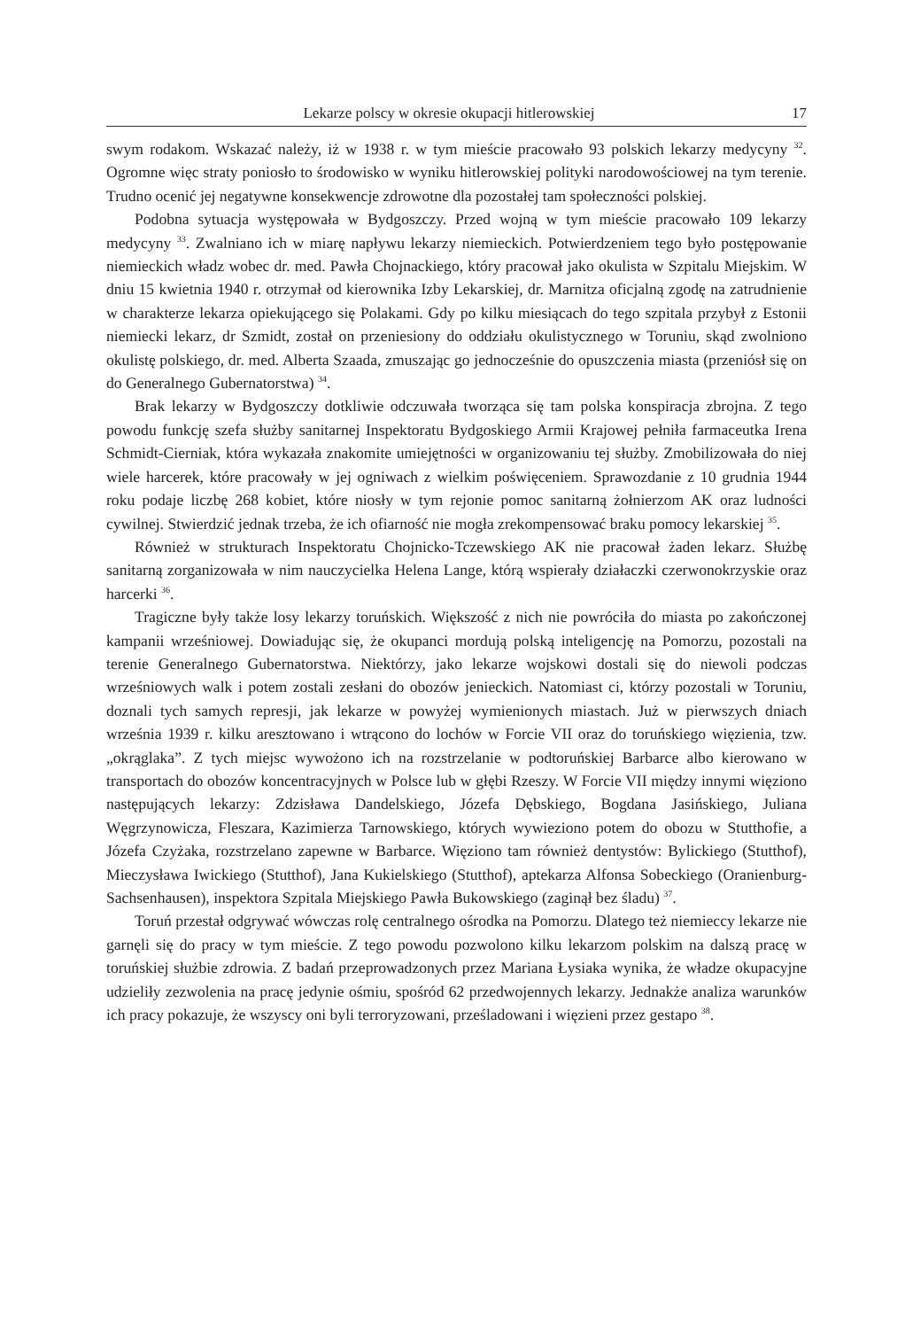Lekarze polscy w okresie okupacji hitlerowskiej 17
swym rodakom. Wskazać należy, iż w 1938 r. w tym mieście pracowało 93 polskich lekarzy medycyny <sup>32</sup>. Ogromne więc straty poniosło to środowisko w wyniku hitlerowskiej polityki narodowościowej na tym terenie. Trudno ocenić jej negatywne konsekwencje zdrowotne dla pozostałej tam społeczności polskiej.
Podobna sytuacja występowała w Bydgoszczy. Przed wojną w tym mieście pracowało 109 lekarzy medycyny <sup>33</sup>. Zwalniano ich w miarę napływu lekarzy niemieckich. Potwierdzeniem tego było postępowanie niemieckich władz wobec dr. med. Pawła Chojnackiego, który pracował jako okulista w Szpitalu Miejskim. W dniu 15 kwietnia 1940 r. otrzymał od kierownika Izby Lekarskiej, dr. Marnitza oficjalną zgodę na zatrudnienie w charakterze lekarza opiekującego się Polakami. Gdy po kilku miesiącach do tego szpitala przybył z Estonii niemiecki lekarz, dr Szmidt, został on przeniesiony do oddziału okulistycznego w Toruniu, skąd zwolniono okulistę polskiego, dr. med. Alberta Szaada, zmuszając go jednocześnie do opuszczenia miasta (przeniósł się on do Generalnego Gubernatorstwa) <sup>34</sup>.
Brak lekarzy w Bydgoszczy dotkliwie odczuwała tworząca się tam polska konspiracja zbrojna. Z tego powodu funkcję szefa służby sanitarnej Inspektoratu Bydgoskiego Armii Krajowej pełniła farmaceutka Irena Schmidt-Cierniak, która wykazała znakomite umiejętności w organizowaniu tej służby. Zmobilizowała do niej wiele harcerek, które pracowały w jej ogniwach z wielkim poświęceniem. Sprawozdanie z 10 grudnia 1944 roku podaje liczbę 268 kobiet, które niosły w tym rejonie pomoc sanitarną żołnierzom AK oraz ludności cywilnej. Stwierdzić jednak trzeba, że ich ofiarność nie mogła zrekompensować braku pomocy lekarskiej <sup>35</sup>.
Również w strukturach Inspektoratu Chojnicko-Tczewskiego AK nie pracował żaden lekarz. Służbę sanitarną zorganizowała w nim nauczycielka Helena Lange, którą wspierały działaczki czerwonokrzyskie oraz harcerki <sup>36</sup>.
Tragiczne były także losy lekarzy toruńskich. Większość z nich nie powróciła do miasta po zakończonej kampanii wrześniowej. Dowiadując się, że okupanci mordują polską inteligencję na Pomorzu, pozostali na terenie Generalnego Gubernatorstwa. Niektórzy, jako lekarze wojskowi dostali się do niewoli podczas wrześniowych walk i potem zostali zesłani do obozów jenieckich. Natomiast ci, którzy pozostali w Toruniu, doznali tych samych represji, jak lekarze w powyżej wymienionych miastach. Już w pierwszych dniach września 1939 r. kilku aresztowano i wtrącono do lochów w Forcie VII oraz do toruńskiego więzienia, tzw. „okrąglaka”. Z tych miejsc wywożono ich na rozstrzelanie w podtoruńskiej Barbarce albo kierowano w transportach do obozów koncentracyjnych w Polsce lub w głębi Rzeszy. W Forcie VII między innymi więziono następujących lekarzy: Zdzisława Dandelskiego, Józefa Dębskiego, Bogdana Jasińskiego, Juliana Węgrzynowicza, Fleszara, Kazimierza Tarnowskiego, których wywieziono potem do obozu w Stutthofie, a Józefa Czyżaka, rozstrzelano zapewne w Barbarce. Więziono tam również dentystów: Bylickiego (Stutthof), Mieczysława Iwickiego (Stutthof), Jana Kukielskiego (Stutthof), aptekarza Alfonsa Sobeckiego (Oranienburg-Sachsenhausen), inspektora Szpitala Miejskiego Pawła Bukowskiego (zaginął bez śladu) <sup>37</sup>.
Toruń przestał odgrywać wówczas rolę centralnego ośrodka na Pomorzu. Dlatego też niemieccy lekarze nie garnęli się do pracy w tym mieście. Z tego powodu pozwolono kilku lekarzom polskim na dalszą pracę w toruńskiej służbie zdrowia. Z badań przeprowadzonych przez Mariana Łysiaka wynika, że władze okupacyjne udzieliły zezwolenia na pracę jedynie ośmiu, spośród 62 przedwojennych lekarzy. Jednakże analiza warunków ich pracy pokazuje, że wszyscy oni byli terroryzowani, prześladowani i więzieni przez gestapo <sup>38</sup>.